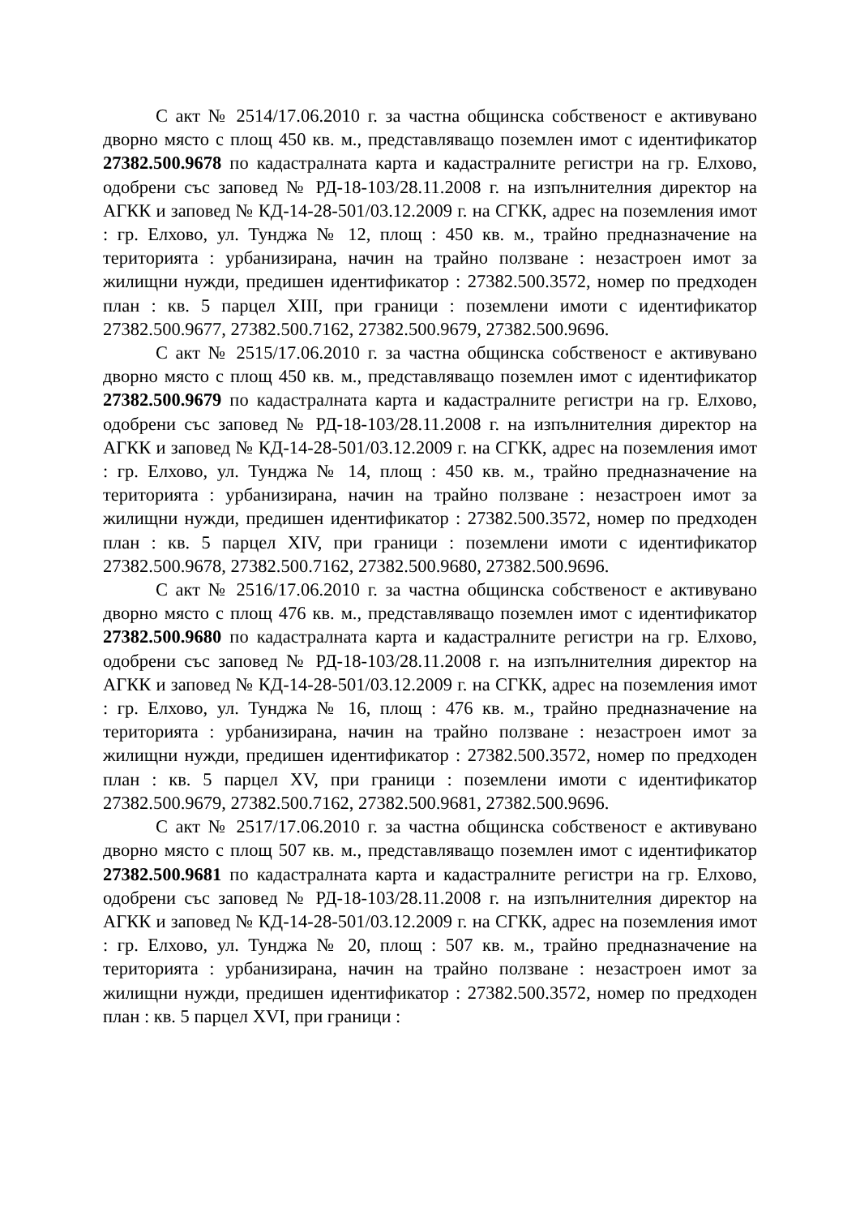С акт № 2514/17.06.2010 г. за частна общинска собственост е активувано дворно място с площ 450 кв. м., представляващо поземлен имот с идентификатор 27382.500.9678 по кадастралната карта и кадастралните регистри на гр. Елхово, одобрени със заповед № РД-18-103/28.11.2008 г. на изпълнителния директор на АГКК и заповед № КД-14-28-501/03.12.2009 г. на СГКК, адрес на поземления имот : гр. Елхово, ул. Тунджа № 12, площ : 450 кв. м., трайно предназначение на територията : урбанизирана, начин на трайно ползване : незастроен имот за жилищни нужди, предишен идентификатор : 27382.500.3572, номер по предходен план : кв. 5 парцел XIII, при граници : поземлени имоти с идентификатор 27382.500.9677, 27382.500.7162, 27382.500.9679, 27382.500.9696.
С акт № 2515/17.06.2010 г. за частна общинска собственост е активувано дворно място с площ 450 кв. м., представляващо поземлен имот с идентификатор 27382.500.9679 по кадастралната карта и кадастралните регистри на гр. Елхово, одобрени със заповед № РД-18-103/28.11.2008 г. на изпълнителния директор на АГКК и заповед № КД-14-28-501/03.12.2009 г. на СГКК, адрес на поземления имот : гр. Елхово, ул. Тунджа № 14, площ : 450 кв. м., трайно предназначение на територията : урбанизирана, начин на трайно ползване : незастроен имот за жилищни нужди, предишен идентификатор : 27382.500.3572, номер по предходен план : кв. 5 парцел XIV, при граници : поземлени имоти с идентификатор 27382.500.9678, 27382.500.7162, 27382.500.9680, 27382.500.9696.
С акт № 2516/17.06.2010 г. за частна общинска собственост е активувано дворно място с площ 476 кв. м., представляващо поземлен имот с идентификатор 27382.500.9680 по кадастралната карта и кадастралните регистри на гр. Елхово, одобрени със заповед № РД-18-103/28.11.2008 г. на изпълнителния директор на АГКК и заповед № КД-14-28-501/03.12.2009 г. на СГКК, адрес на поземления имот : гр. Елхово, ул. Тунджа № 16, площ : 476 кв. м., трайно предназначение на територията : урбанизирана, начин на трайно ползване : незастроен имот за жилищни нужди, предишен идентификатор : 27382.500.3572, номер по предходен план : кв. 5 парцел XV, при граници : поземлени имоти с идентификатор 27382.500.9679, 27382.500.7162, 27382.500.9681, 27382.500.9696.
С акт № 2517/17.06.2010 г. за частна общинска собственост е активувано дворно място с площ 507 кв. м., представляващо поземлен имот с идентификатор 27382.500.9681 по кадастралната карта и кадастралните регистри на гр. Елхово, одобрени със заповед № РД-18-103/28.11.2008 г. на изпълнителния директор на АГКК и заповед № КД-14-28-501/03.12.2009 г. на СГКК, адрес на поземления имот : гр. Елхово, ул. Тунджа № 20, площ : 507 кв. м., трайно предназначение на територията : урбанизирана, начин на трайно ползване : незастроен имот за жилищни нужди, предишен идентификатор : 27382.500.3572, номер по предходен план : кв. 5 парцел XVI, при граници :